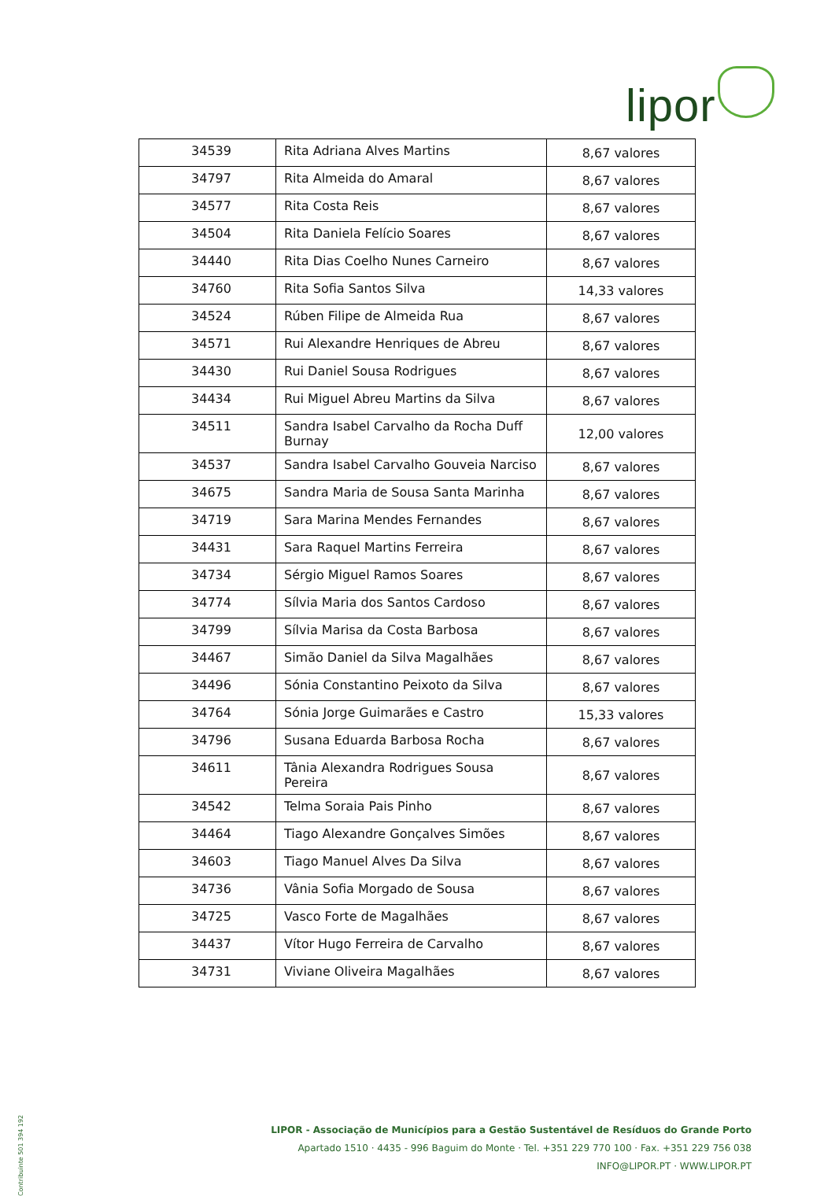lipor
| 34539 | Rita Adriana Alves Martins | 8,67 valores |
| 34797 | Rita Almeida do Amaral | 8,67 valores |
| 34577 | Rita Costa Reis | 8,67 valores |
| 34504 | Rita Daniela Felício Soares | 8,67 valores |
| 34440 | Rita Dias Coelho Nunes Carneiro | 8,67 valores |
| 34760 | Rita Sofia Santos Silva | 14,33 valores |
| 34524 | Rúben Filipe de Almeida Rua | 8,67 valores |
| 34571 | Rui Alexandre Henriques de Abreu | 8,67 valores |
| 34430 | Rui Daniel Sousa Rodrigues | 8,67 valores |
| 34434 | Rui Miguel Abreu Martins da Silva | 8,67 valores |
| 34511 | Sandra Isabel Carvalho da Rocha Duff Burnay | 12,00 valores |
| 34537 | Sandra Isabel Carvalho Gouveia Narciso | 8,67 valores |
| 34675 | Sandra Maria de Sousa Santa Marinha | 8,67 valores |
| 34719 | Sara Marina Mendes Fernandes | 8,67 valores |
| 34431 | Sara Raquel Martins Ferreira | 8,67 valores |
| 34734 | Sérgio Miguel Ramos Soares | 8,67 valores |
| 34774 | Sílvia Maria dos Santos Cardoso | 8,67 valores |
| 34799 | Sílvia Marisa da Costa Barbosa | 8,67 valores |
| 34467 | Simão Daniel da Silva Magalhães | 8,67 valores |
| 34496 | Sónia Constantino Peixoto da Silva | 8,67 valores |
| 34764 | Sónia Jorge Guimarães e Castro | 15,33 valores |
| 34796 | Susana Eduarda Barbosa Rocha | 8,67 valores |
| 34611 | Tânia Alexandra Rodrigues Sousa Pereira | 8,67 valores |
| 34542 | Telma Soraia Pais Pinho | 8,67 valores |
| 34464 | Tiago Alexandre Gonçalves Simões | 8,67 valores |
| 34603 | Tiago Manuel Alves Da Silva | 8,67 valores |
| 34736 | Vânia Sofia Morgado de Sousa | 8,67 valores |
| 34725 | Vasco Forte de Magalhães | 8,67 valores |
| 34437 | Vítor Hugo Ferreira de Carvalho | 8,67 valores |
| 34731 | Viviane Oliveira Magalhães | 8,67 valores |
Contribuinte 501 394 192
LIPOR - Associação de Municípios para a Gestão Sustentável de Resíduos do Grande Porto
Apartado 1510 · 4435 - 996 Baguim do Monte · Tel. +351 229 770 100 · Fax. +351 229 756 038
INFO@LIPOR.PT · WWW.LIPOR.PT